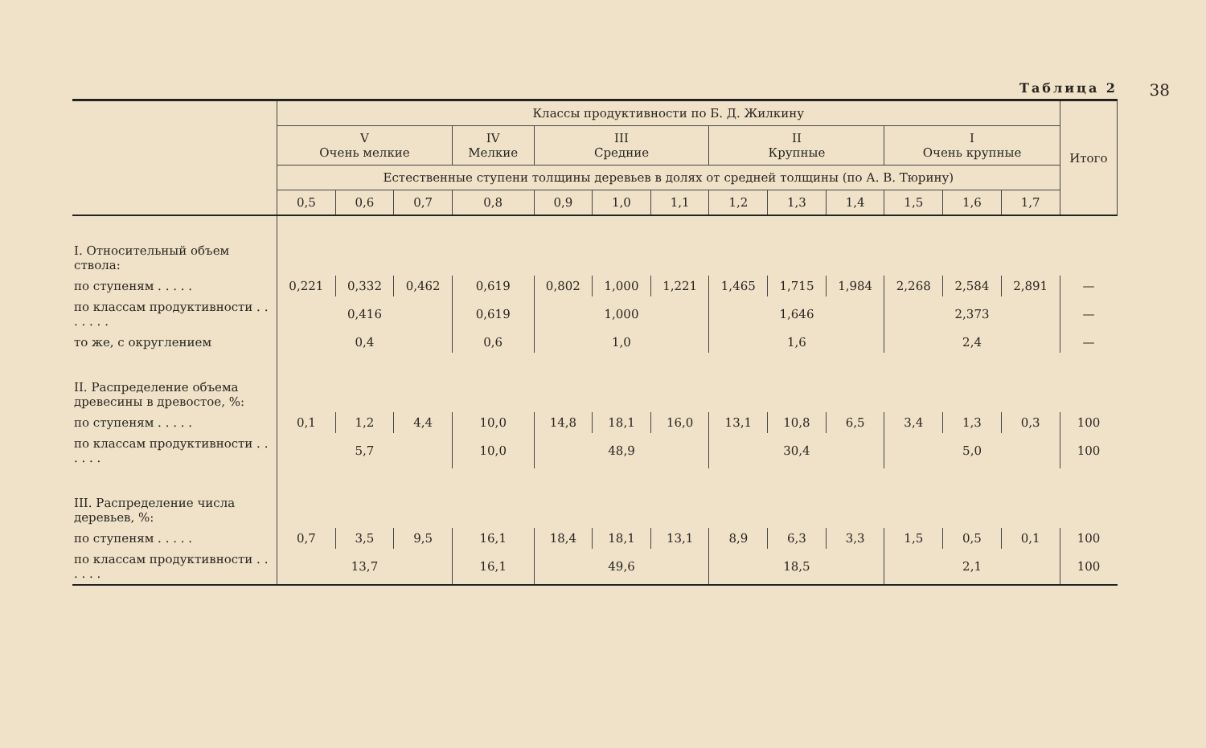38
Таблица 2
| | Классы продуктивности по Б. Д. Жилкину | | | | | | | | | | | | | Итого |
| --- | --- | --- | --- | --- | --- | --- | --- | --- | --- | --- | --- | --- | --- | --- |
| | V Очень мелкие | | | IV Мелкие | III Средние | | | II Крупные | | | I Очень крупные | | | |
| | Естественные ступени толщины деревьев в долях от средней толщины (по А. В. Тюрину) | | | | | | | | | | | | | |
| | 0,5 | 0,6 | 0,7 | 0,8 | 0,9 | 1,0 | 1,1 | 1,2 | 1,3 | 1,4 | 1,5 | 1,6 | 1,7 | |
| I. Относительный объем ствола: | | | | | | | | | | | | | | |
| по ступеням . . . . . | 0,221 | 0,332 | 0,462 | 0,619 | 0,802 | 1,000 | 1,221 | 1,465 | 1,715 | 1,984 | 2,268 | 2,584 | 2,891 | — |
| по классам продуктивности . . . . . . . | 0,416 | | | 0,619 | 1,000 | | | 1,646 | | | 2,373 | | | — |
| то же, с округлением | 0,4 | | | 0,6 | 1,0 | | | 1,6 | | | 2,4 | | | — |
| II. Распределение объема древесины в древостое, %: | | | | | | | | | | | | | | |
| по ступеням . . . . . | 0,1 | 1,2 | 4,4 | 10,0 | 14,8 | 18,1 | 16,0 | 13,1 | 10,8 | 6,5 | 3,4 | 1,3 | 0,3 | 100 |
| по классам продуктивности . . . . . . | 5,7 | | | 10,0 | 48,9 | | | 30,4 | | | 5,0 | | | 100 |
| III. Распределение числа деревьев, %: | | | | | | | | | | | | | | |
| по ступеням . . . . . | 0,7 | 3,5 | 9,5 | 16,1 | 18,4 | 18,1 | 13,1 | 8,9 | 6,3 | 3,3 | 1,5 | 0,5 | 0,1 | 100 |
| по классам продуктивности . . . . . . | 13,7 | | | 16,1 | 49,6 | | | 18,5 | | | 2,1 | | | 100 |